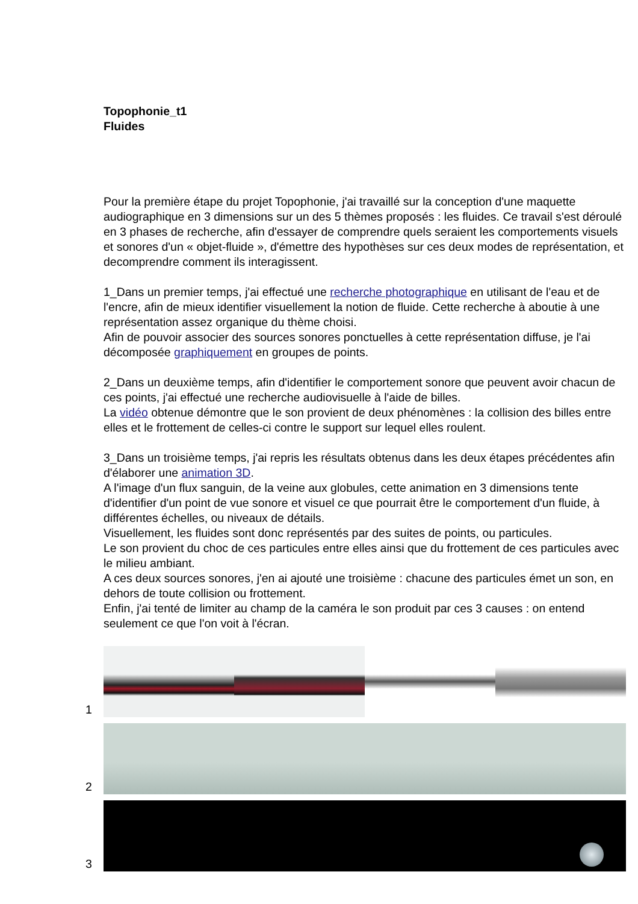Topophonie_t1
Fluides
Pour la première étape du projet Topophonie, j'ai travaillé sur la conception d'une maquette audiographique en 3 dimensions sur un des 5 thèmes proposés : les fluides. Ce travail s'est déroulé en 3 phases de recherche, afin d'essayer de comprendre quels seraient les comportements visuels et sonores d'un « objet-fluide », d'émettre des hypothèses sur ces deux modes de représentation, et decomprendre comment ils interagissent.
1_Dans un premier temps, j'ai effectué une recherche photographique en utilisant de l'eau et de l'encre, afin de mieux identifier visuellement la notion de fluide. Cette recherche à aboutie à une représentation assez organique du thème choisi.
Afin de pouvoir associer des sources sonores ponctuelles à cette représentation diffuse, je l'ai décomposée graphiquement en groupes de points.
2_Dans un deuxième temps, afin d'identifier le comportement sonore que peuvent avoir chacun de ces points, j'ai effectué une recherche audiovisuelle à l'aide de billes.
La vidéo obtenue démontre que le son provient de deux phénomènes : la collision des billes entre elles et le frottement de celles-ci contre le support sur lequel elles roulent.
3_Dans un troisième temps, j'ai repris les résultats obtenus dans les deux étapes précédentes afin d'élaborer une animation 3D.
A l'image d'un flux sanguin, de la veine aux globules, cette animation en 3 dimensions tente d'identifier d'un point de vue sonore et visuel ce que pourrait être le comportement d'un fluide, à différentes échelles, ou niveaux de détails.
Visuellement, les fluides sont donc représentés par des suites de points, ou particules.
Le son provient du choc de ces particules entre elles ainsi que du frottement de ces particules avec le milieu ambiant.
A ces deux sources sonores, j'en ai ajouté une troisième : chacune des particules émet un son, en dehors de toute collision ou frottement.
Enfin, j'ai tenté de limiter au champ de la caméra le son produit par ces 3 causes : on entend seulement ce que l'on voit à l'écran.
1
2
3